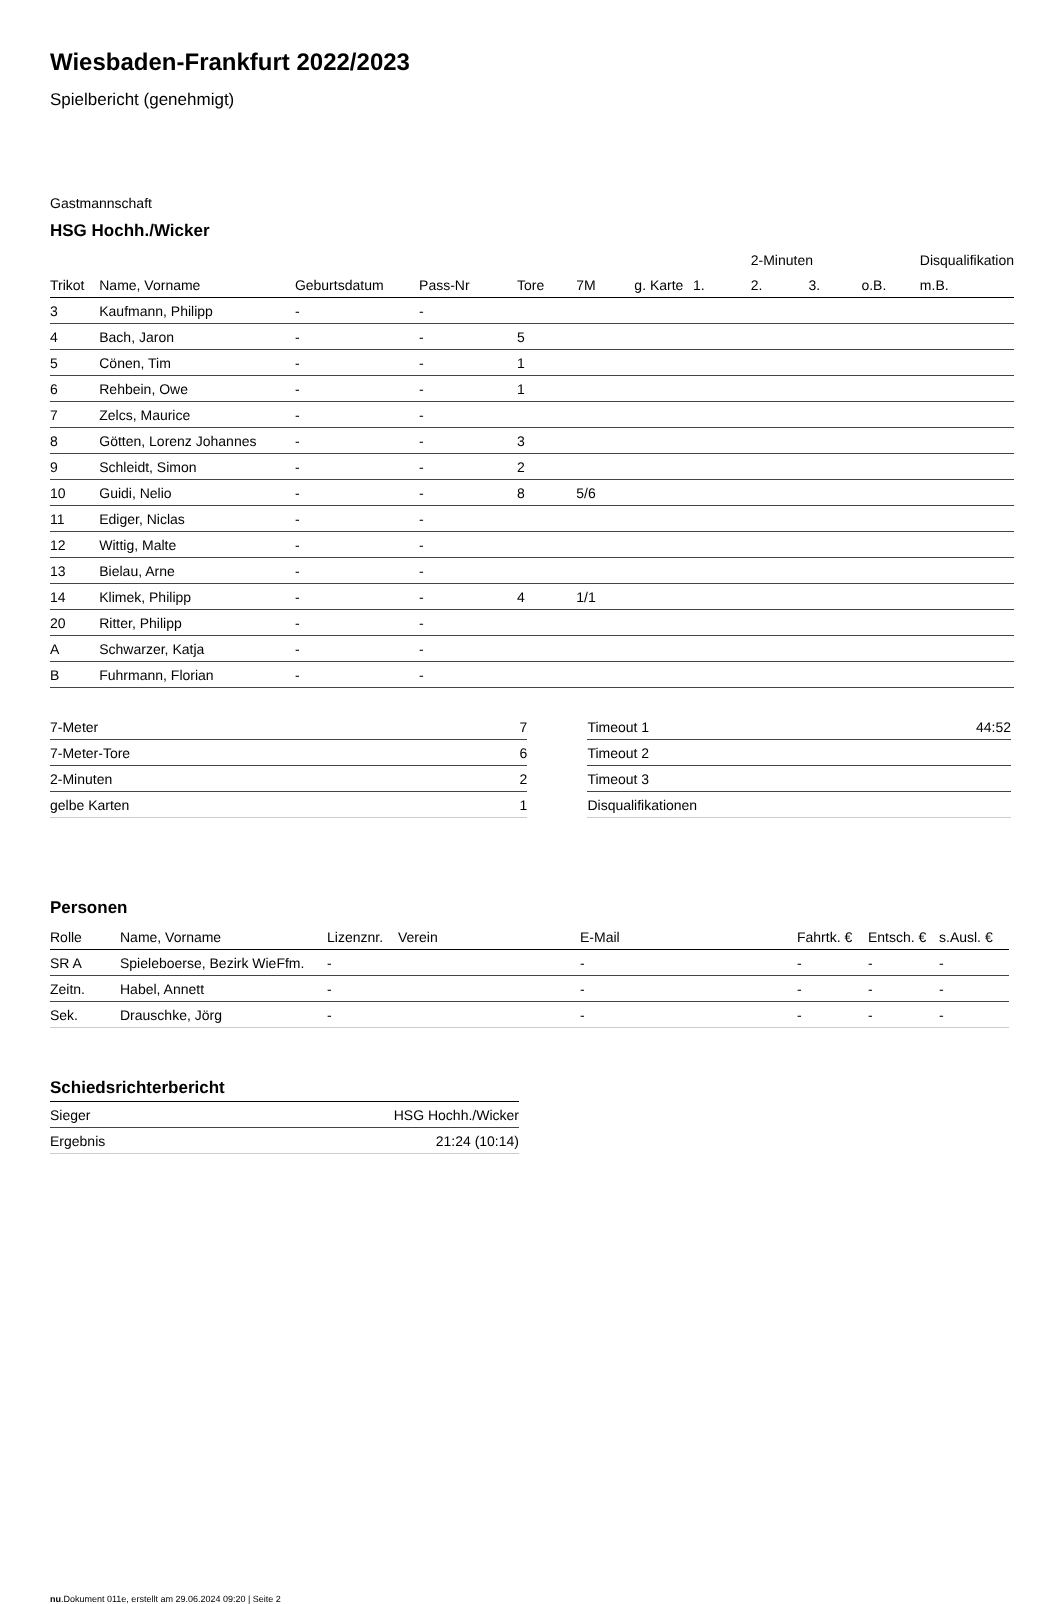Wiesbaden-Frankfurt 2022/2023
Spielbericht (genehmigt)
Gastmannschaft
HSG Hochh./Wicker
| | | | | | | | | 2-Minuten | | | Disqualifikation |
| --- | --- | --- | --- | --- | --- | --- | --- | --- | --- | --- | --- |
| Trikot | Name, Vorname | Geburtsdatum | Pass-Nr | Tore | 7M | g. Karte | 1. | 2. | 3. | o.B. | m.B. |
| 3 | Kaufmann, Philipp | - | - | | | | | | | | |
| 4 | Bach, Jaron | - | - | 5 | | | | | | | |
| 5 | Cönen, Tim | - | - | 1 | | | | | | | |
| 6 | Rehbein, Owe | - | - | 1 | | | | | | | |
| 7 | Zelcs, Maurice | - | - | | | | | | | | |
| 8 | Götten, Lorenz Johannes | - | - | 3 | | | | | | | |
| 9 | Schleidt, Simon | - | - | 2 | | | | | | | |
| 10 | Guidi, Nelio | - | - | 8 | 5/6 | | | | | | |
| 11 | Ediger, Niclas | - | - | | | | | | | | |
| 12 | Wittig, Malte | - | - | | | | | | | | |
| 13 | Bielau, Arne | - | - | | | | | | | | |
| 14 | Klimek, Philipp | - | - | 4 | 1/1 | | | | | | |
| 20 | Ritter, Philipp | - | - | | | | | | | | |
| A | Schwarzer, Katja | - | - | | | | | | | | |
| B | Fuhrmann, Florian | - | - | | | | | | | | |
| 7-Meter | 7 |
| 7-Meter-Tore | 6 |
| 2-Minuten | 2 |
| gelbe Karten | 1 |
| Timeout 1 | 44:52 |
| Timeout 2 | |
| Timeout 3 | |
| Disqualifikationen | |
Personen
| Rolle | Name, Vorname | Lizenznr. | Verein | E-Mail | Fahrtk. € | Entsch. € | s.Ausl. € |
| --- | --- | --- | --- | --- | --- | --- | --- |
| SR A | Spieleboerse, Bezirk WieFfm. | - | | - | - | - | - |
| Zeitn. | Habel, Annett | - | | - | - | - | - |
| Sek. | Drauschke, Jörg | - | | - | - | - | - |
Schiedsrichterbericht
| Sieger | HSG Hochh./Wicker |
| Ergebnis | 21:24 (10:14) |
nu.Dokument 011e, erstellt am 29.06.2024 09:20 | Seite 2